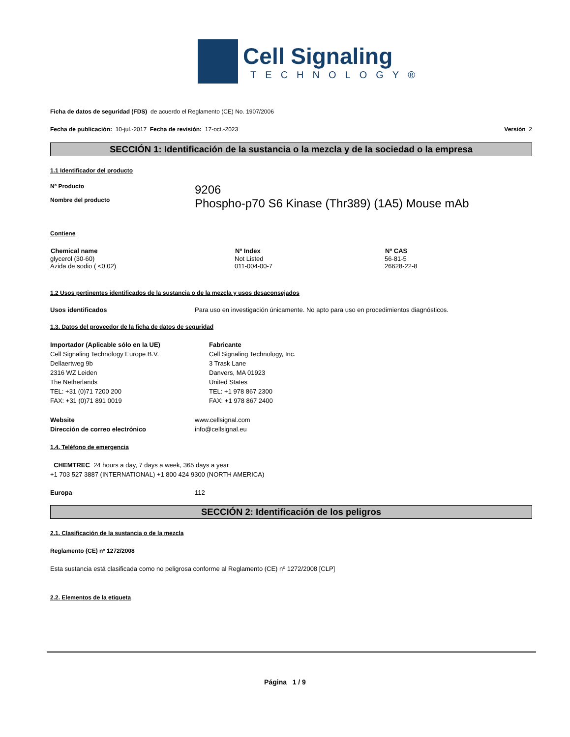Cell Signaling
TECHNOLOGY®
Ficha de datos de seguridad (FDS) de acuerdo el Reglamento (CE) No. 1907/2006
Fecha de publicación: 10-jul.-2017 Fecha de revisión: 17-oct.-2023 Versión 2
SECCIÓN 1: Identificación de la sustancia o la mezcla y de la sociedad o la empresa
1.1 Identificador del producto
| Nº Producto | 9206 |
| Nombre del producto | Phospho-p70 S6 Kinase (Thr389) (1A5) Mouse mAb |
Contiene
| Chemical name | Nº Index | Nº CAS |
| --- | --- | --- |
| glycerol (30-60) | Not Listed | 56-81-5 |
| Azida de sodio ( <0.02) | 011-004-00-7 | 26628-22-8 |
1.2 Usos pertinentes identificados de la sustancia o de la mezcla y usos desaconsejados
| Usos identificados | Para uso en investigación únicamente. No apto para uso en procedimientos diagnósticos. |
1.3. Datos del proveedor de la ficha de datos de seguridad
| Importador (Aplicable sólo en la UE) Cell Signaling Technology Europe B.V. Dellaertweg 9b 2316 WZ Leiden The Netherlands TEL: +31 (0)71 7200 200 FAX: +31 (0)71 891 0019 | Fabricante Cell Signaling Technology, Inc. 3 Trask Lane Danvers, MA 01923 United States TEL: +1 978 867 2300 FAX: +1 978 867 2400 |
| Website | www.cellsignal.com |
| Dirección de correo electrónico | info@cellsignal.eu |
1.4. Teléfono de emergencia
CHEMTREC 24 hours a day, 7 days a week, 365 days a year
+1 703 527 3887 (INTERNATIONAL) +1 800 424 9300 (NORTH AMERICA)
| Europa | 112 |
SECCIÓN 2: Identificación de los peligros
2.1. Clasificación de la sustancia o de la mezcla
Reglamento (CE) nº 1272/2008
Esta sustancia está clasificada como no peligrosa conforme al Reglamento (CE) nº 1272/2008 [CLP]
2.2. Elementos de la etiqueta
Página 1 / 9